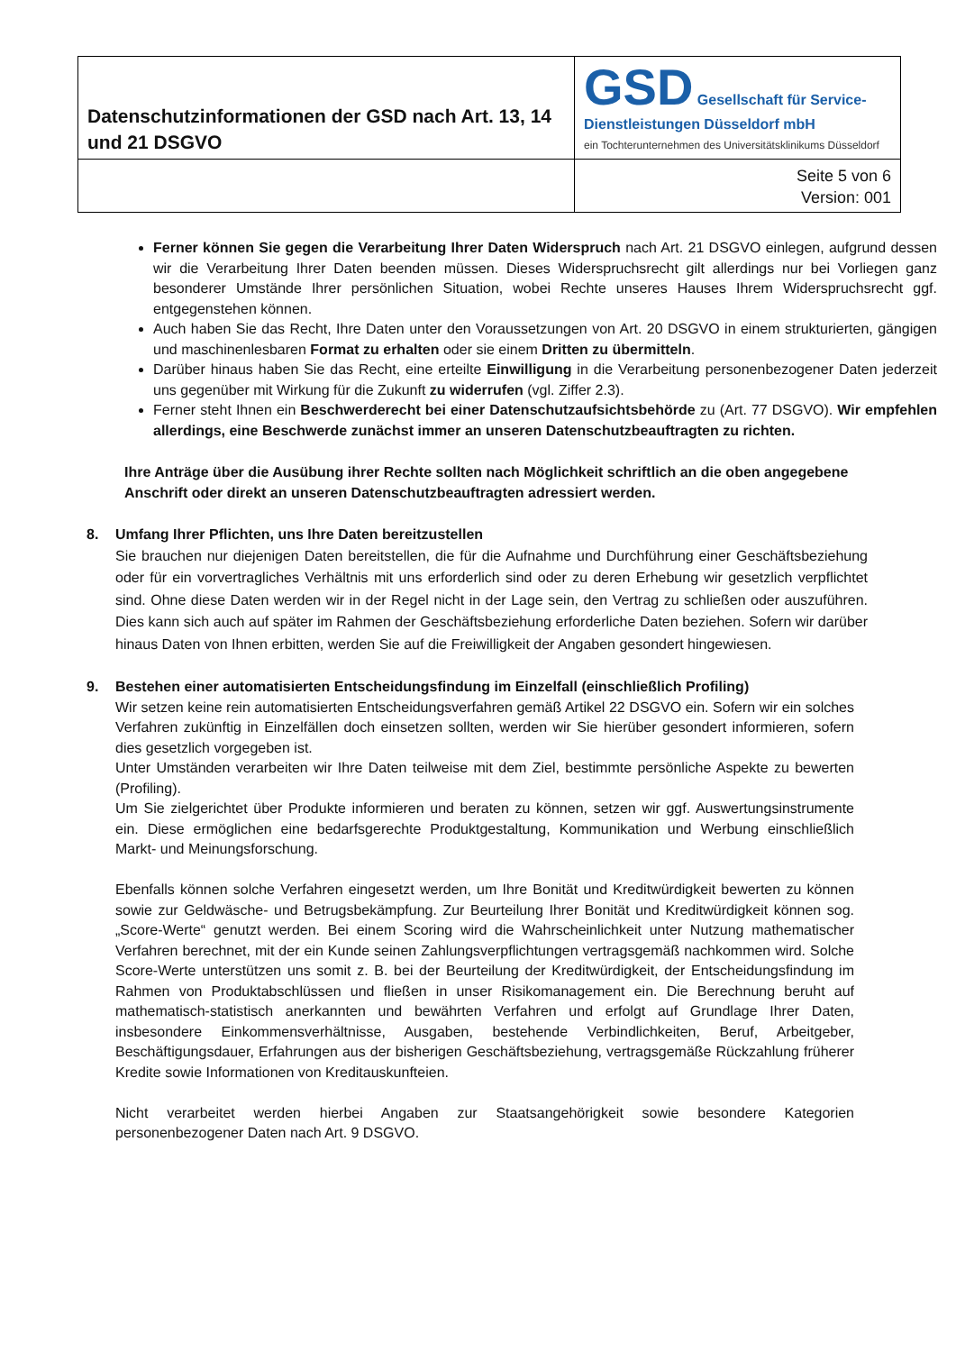| Datenschutzinformationen der GSD nach Art. 13, 14 und 21 DSGVO | GSD Gesellschaft für Service-Dienstleistungen Düsseldorf mbH ein Tochterunternehmen des Universitätsklinikums Düsseldorf |
| | Seite 5 von 6 Version: 001 |
Ferner können Sie gegen die Verarbeitung Ihrer Daten Widerspruch nach Art. 21 DSGVO einlegen, aufgrund dessen wir die Verarbeitung Ihrer Daten beenden müssen. Dieses Widerspruchsrecht gilt allerdings nur bei Vorliegen ganz besonderer Umstände Ihrer persönlichen Situation, wobei Rechte unseres Hauses Ihrem Widerspruchsrecht ggf. entgegenstehen können.
Auch haben Sie das Recht, Ihre Daten unter den Voraussetzungen von Art. 20 DSGVO in einem strukturierten, gängigen und maschinenlesbaren Format zu erhalten oder sie einem Dritten zu übermitteln.
Darüber hinaus haben Sie das Recht, eine erteilte Einwilligung in die Verarbeitung personenbezogener Daten jederzeit uns gegenüber mit Wirkung für die Zukunft zu widerrufen (vgl. Ziffer 2.3).
Ferner steht Ihnen ein Beschwerderecht bei einer Datenschutzaufsichtsbehörde zu (Art. 77 DSGVO). Wir empfehlen allerdings, eine Beschwerde zunächst immer an unseren Datenschutzbeauftragten zu richten.
Ihre Anträge über die Ausübung ihrer Rechte sollten nach Möglichkeit schriftlich an die oben angegebene Anschrift oder direkt an unseren Datenschutzbeauftragten adressiert werden.
8. Umfang Ihrer Pflichten, uns Ihre Daten bereitzustellen
Sie brauchen nur diejenigen Daten bereitstellen, die für die Aufnahme und Durchführung einer Geschäftsbeziehung oder für ein vorvertragliches Verhältnis mit uns erforderlich sind oder zu deren Erhebung wir gesetzlich verpflichtet sind. Ohne diese Daten werden wir in der Regel nicht in der Lage sein, den Vertrag zu schließen oder auszuführen. Dies kann sich auch auf später im Rahmen der Geschäftsbeziehung erforderliche Daten beziehen. Sofern wir darüber hinaus Daten von Ihnen erbitten, werden Sie auf die Freiwilligkeit der Angaben gesondert hingewiesen.
9. Bestehen einer automatisierten Entscheidungsfindung im Einzelfall (einschließlich Profiling)
Wir setzen keine rein automatisierten Entscheidungsverfahren gemäß Artikel 22 DSGVO ein. Sofern wir ein solches Verfahren zukünftig in Einzelfällen doch einsetzen sollten, werden wir Sie hierüber gesondert informieren, sofern dies gesetzlich vorgegeben ist.
Unter Umständen verarbeiten wir Ihre Daten teilweise mit dem Ziel, bestimmte persönliche Aspekte zu bewerten (Profiling).
Um Sie zielgerichtet über Produkte informieren und beraten zu können, setzen wir ggf. Auswertungsinstrumente ein. Diese ermöglichen eine bedarfsgerechte Produktgestaltung, Kommunikation und Werbung einschließlich Markt- und Meinungsforschung.
Ebenfalls können solche Verfahren eingesetzt werden, um Ihre Bonität und Kreditwürdigkeit bewerten zu können sowie zur Geldwäsche- und Betrugsbekämpfung. Zur Beurteilung Ihrer Bonität und Kreditwürdigkeit können sog. „Score-Werte“ genutzt werden. Bei einem Scoring wird die Wahrscheinlichkeit unter Nutzung mathematischer Verfahren berechnet, mit der ein Kunde seinen Zahlungsverpflichtungen vertragsgemäß nachkommen wird. Solche Score-Werte unterstützen uns somit z. B. bei der Beurteilung der Kreditwürdigkeit, der Entscheidungsfindung im Rahmen von Produktabschlüssen und fließen in unser Risikomanagement ein. Die Berechnung beruht auf mathematisch-statistisch anerkannten und bewährten Verfahren und erfolgt auf Grundlage Ihrer Daten, insbesondere Einkommensverhältnisse, Ausgaben, bestehende Verbindlichkeiten, Beruf, Arbeitgeber, Beschäftigungsdauer, Erfahrungen aus der bisherigen Geschäftsbeziehung, vertragsgemäße Rückzahlung früherer Kredite sowie Informationen von Kreditauskunfteien.
Nicht verarbeitet werden hierbei Angaben zur Staatsangehörigkeit sowie besondere Kategorien personenbezogener Daten nach Art. 9 DSGVO.